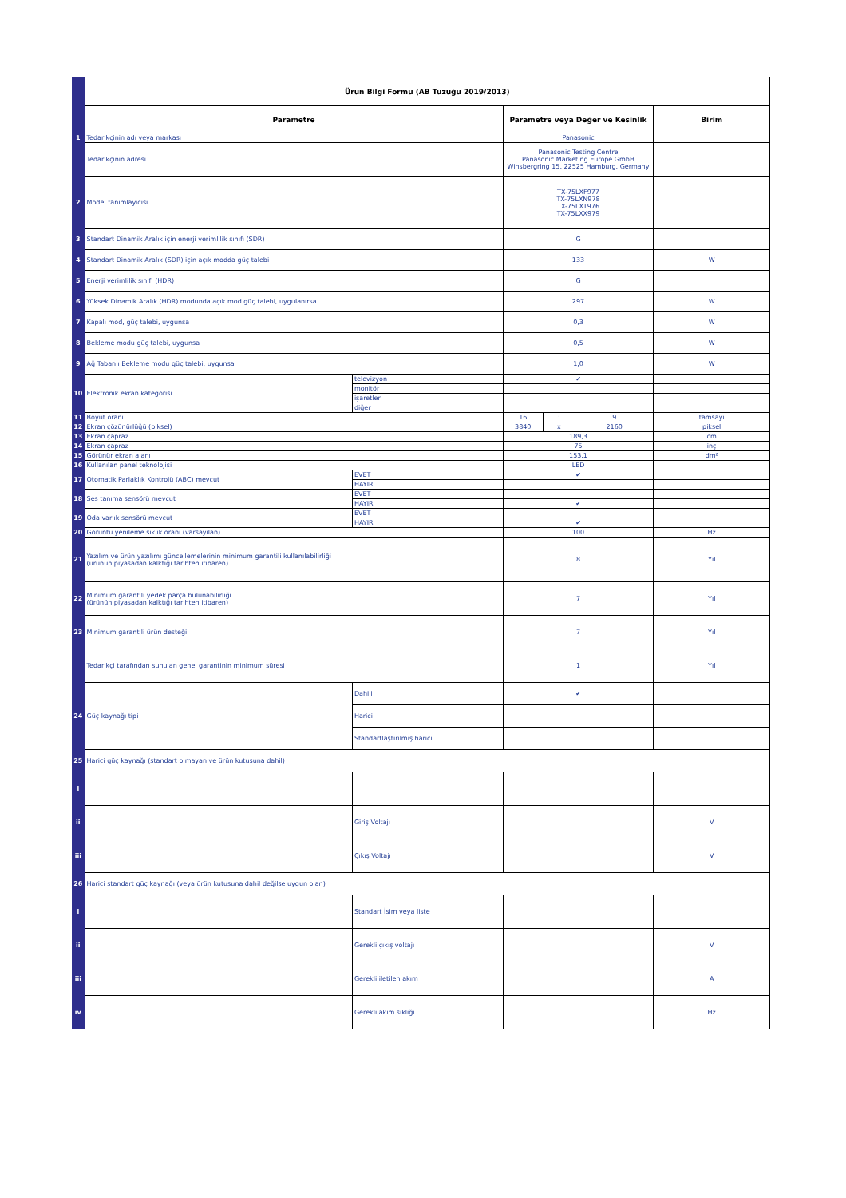| | Ürün Bilgi Formu (AB Tüzüğü 2019/2013) | | | | | |
| | Parametre | | Parametre veya Değer ve Kesinlik | | | Birim |
| 1 | Tedarikçinin adı veya markası | | Panasonic | | | |
| | Tedarikçinin adresi | | Panasonic Testing Centre Panasonic Marketing Europe GmbH Winsbergring 15, 22525 Hamburg, Germany | | | |
| 2 | Model tanımlayıcısı | | TX-75LXF977 TX-75LXN978 TX-75LXT976 TX-75LXX979 | | | |
| 3 | Standart Dinamik Aralık için enerji verimlilik sınıfı (SDR) | | G | | | |
| 4 | Standart Dinamik Aralık (SDR) için açık modda güç talebi | | 133 | | | W |
| 5 | Enerji verimlilik sınıfı (HDR) | | G | | | |
| 6 | Yüksek Dinamik Aralık (HDR) modunda açık mod güç talebi, uygulanırsa | | 297 | | | W |
| 7 | Kapalı mod, güç talebi, uygunsa | | 0,3 | | | W |
| 8 | Bekleme modu güç talebi, uygunsa | | 0,5 | | | W |
| 9 | Ağ Tabanlı Bekleme modu güç talebi, uygunsa | | 1,0 | | | W |
| 10 | Elektronik ekran kategorisi | televizyon | ✔ | | | |
| | | monitör | | | | |
| | | işaretler | | | | |
| | | diğer | | | | |
| 11 | Boyut oranı | | 16 | : | 9 | tamsayı |
| 12 | Ekran çözünürlüğü (piksel) | | 3840 | x | 2160 | piksel |
| 13 | Ekran çapraz | | 189,3 | | | cm |
| 14 | Ekran çapraz | | 75 | | | inç |
| 15 | Görünür ekran alanı | | 153,1 | | | dm² |
| 16 | Kullanılan panel teknolojisi | | LED | | | |
| 17 | Otomatik Parlaklık Kontrolü (ABC) mevcut | EVET | ✔ | | | |
| | | HAYIR | | | | |
| 18 | Ses tanıma sensörü mevcut | EVET | | | | |
| | | HAYIR | ✔ | | | |
| 19 | Oda varlık sensörü mevcut | EVET | | | | |
| | | HAYIR | ✔ | | | |
| 20 | Görüntü yenileme sıklık oranı (varsayılan) | | 100 | | | Hz |
| 21 | Yazılım ve ürün yazılımı güncellemelerinin minimum garantili kullanılabilirliği (ürünün piyasadan kalktığı tarihten itibaren) | | 8 | | | Yıl |
| 22 | Minimum garantili yedek parça bulunabilirliği (ürünün piyasadan kalktığı tarihten itibaren) | | 7 | | | Yıl |
| 23 | Minimum garantili ürün desteği | | 7 | | | Yıl |
| | Tedarikçi tarafından sunulan genel garantinin minimum süresi | | 1 | | | Yıl |
| 24 | Güç kaynağı tipi | Dahili | ✔ | | | |
| | | Harici | | | | |
| | | Standartlaştırılmış harici | | | | |
| 25 | Harici güç kaynağı (standart olmayan ve ürün kutusuna dahil) | | | | | |
| i | | | | | | |
| ii | | Giriş Voltajı | | | | V |
| iii | | Çıkış Voltajı | | | | V |
| 26 | Harici standart güç kaynağı (veya ürün kutusuna dahil değilse uygun olan) | | | | | |
| i | | Standart İsim veya liste | | | | |
| ii | | Gerekli çıkış voltajı | | | | V |
| iii | | Gerekli iletilen akım | | | | A |
| iv | | Gerekli akım sıklığı | | | | Hz |